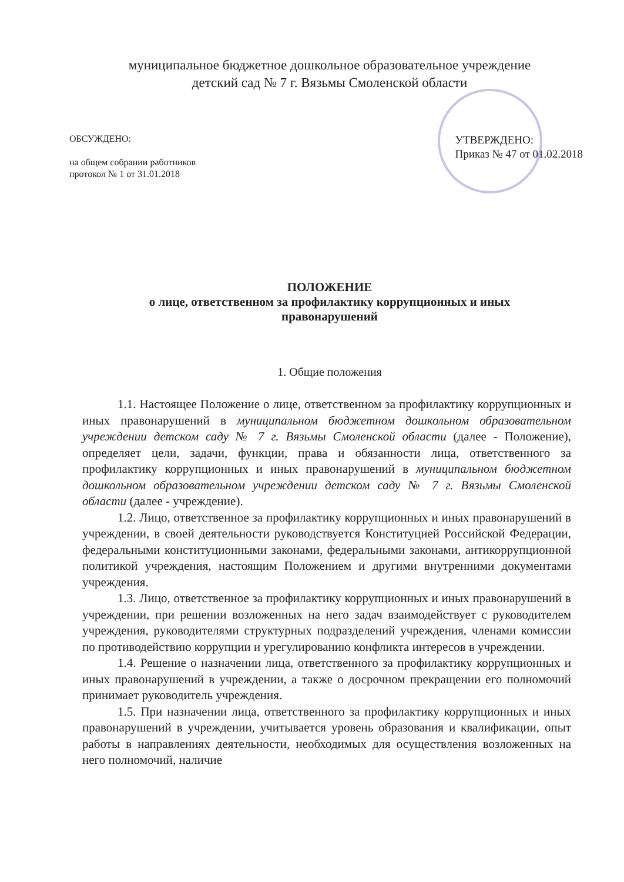муниципальное бюджетное дошкольное образовательное учреждение
детский сад № 7 г. Вязьмы Смоленской области
ОБСУЖДЕНО:
на общем собрании работников
протокол № 1 от 31.01.2018
УТВЕРЖДЕНО:
Приказ № 47 от 01.02.2018
ПОЛОЖЕНИЕ
о лице, ответственном за профилактику коррупционных и иных
правонарушений
1. Общие положения
1.1. Настоящее Положение о лице, ответственном за профилактику коррупционных и иных правонарушений в муниципальном бюджетном дошкольном образовательном учреждении детском саду № 7 г. Вязьмы Смоленской области (далее - Положение), определяет цели, задачи, функции, права и обязанности лица, ответственного за профилактику коррупционных и иных правонарушений в муниципальном бюджетном дошкольном образовательном учреждении детском саду № 7 г. Вязьмы Смоленской области (далее - учреждение).
1.2. Лицо, ответственное за профилактику коррупционных и иных правонарушений в учреждении, в своей деятельности руководствуется Конституцией Российской Федерации, федеральными конституционными законами, федеральными законами, антикоррупционной политикой учреждения, настоящим Положением и другими внутренними документами учреждения.
1.3. Лицо, ответственное за профилактику коррупционных и иных правонарушений в учреждении, при решении возложенных на него задач взаимодействует с руководителем учреждения, руководителями структурных подразделений учреждения, членами комиссии по противодействию коррупции и урегулированию конфликта интересов в учреждении.
1.4. Решение о назначении лица, ответственного за профилактику коррупционных и иных правонарушений в учреждении, а также о досрочном прекращении его полномочий принимает руководитель учреждения.
1.5. При назначении лица, ответственного за профилактику коррупционных и иных правонарушений в учреждении, учитывается уровень образования и квалификации, опыт работы в направлениях деятельности, необходимых для осуществления возложенных на него полномочий, наличие